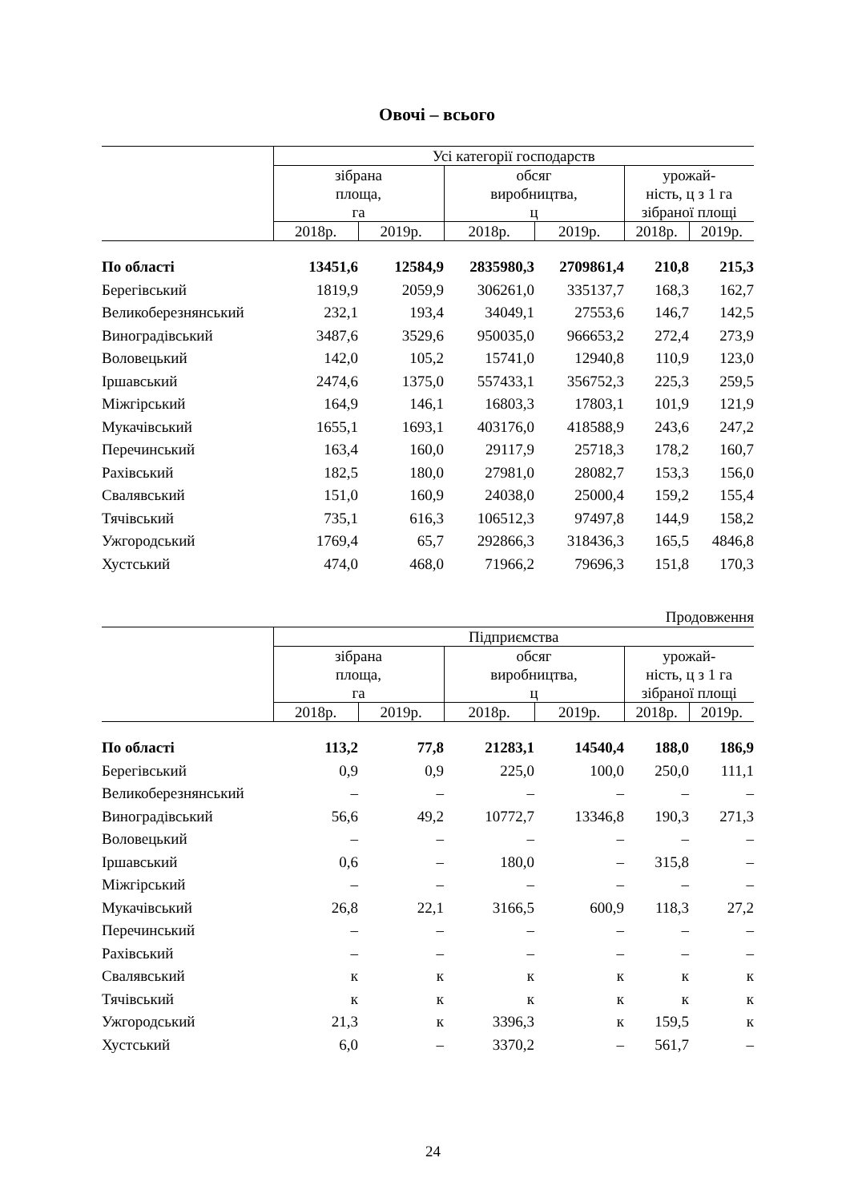Овочі – всього
| | Усі категорії господарств | | | | | |
| --- | --- | --- | --- | --- | --- | --- |
| | зібрана площа, га | | обсяг виробництва, ц | | урожай- ність, ц з 1 га зібраної площі | |
| | 2018р. | 2019р. | 2018р. | 2019р. | 2018р. | 2019р. |
| По області | 13451,6 | 12584,9 | 2835980,3 | 2709861,4 | 210,8 | 215,3 |
| Берегівський | 1819,9 | 2059,9 | 306261,0 | 335137,7 | 168,3 | 162,7 |
| Великоберезнянський | 232,1 | 193,4 | 34049,1 | 27553,6 | 146,7 | 142,5 |
| Виноградівський | 3487,6 | 3529,6 | 950035,0 | 966653,2 | 272,4 | 273,9 |
| Воловецький | 142,0 | 105,2 | 15741,0 | 12940,8 | 110,9 | 123,0 |
| Іршавський | 2474,6 | 1375,0 | 557433,1 | 356752,3 | 225,3 | 259,5 |
| Міжгірський | 164,9 | 146,1 | 16803,3 | 17803,1 | 101,9 | 121,9 |
| Мукачівський | 1655,1 | 1693,1 | 403176,0 | 418588,9 | 243,6 | 247,2 |
| Перечинський | 163,4 | 160,0 | 29117,9 | 25718,3 | 178,2 | 160,7 |
| Рахівський | 182,5 | 180,0 | 27981,0 | 28082,7 | 153,3 | 156,0 |
| Свалявський | 151,0 | 160,9 | 24038,0 | 25000,4 | 159,2 | 155,4 |
| Тячівський | 735,1 | 616,3 | 106512,3 | 97497,8 | 144,9 | 158,2 |
| Ужгородський | 1769,4 | 65,7 | 292866,3 | 318436,3 | 165,5 | 4846,8 |
| Хустський | 474,0 | 468,0 | 71966,2 | 79696,3 | 151,8 | 170,3 |
Продовження
| | Підприємства | | | | | |
| --- | --- | --- | --- | --- | --- | --- |
| | зібрана площа, га | | обсяг виробництва, ц | | урожай- ність, ц з 1 га зібраної площі | |
| | 2018р. | 2019р. | 2018р. | 2019р. | 2018р. | 2019р. |
| По області | 113,2 | 77,8 | 21283,1 | 14540,4 | 188,0 | 186,9 |
| Берегівський | 0,9 | 0,9 | 225,0 | 100,0 | 250,0 | 111,1 |
| Великоберезнянський | – | – | – | – | – | – |
| Виноградівський | 56,6 | 49,2 | 10772,7 | 13346,8 | 190,3 | 271,3 |
| Воловецький | – | – | – | – | – | – |
| Іршавський | 0,6 | – | 180,0 | – | 315,8 | – |
| Міжгірський | – | – | – | – | – | – |
| Мукачівський | 26,8 | 22,1 | 3166,5 | 600,9 | 118,3 | 27,2 |
| Перечинський | – | – | – | – | – | – |
| Рахівський | – | – | – | – | – | – |
| Свалявський | к | к | к | к | к | к |
| Тячівський | к | к | к | к | к | к |
| Ужгородський | 21,3 | к | 3396,3 | к | 159,5 | к |
| Хустський | 6,0 | – | 3370,2 | – | 561,7 | – |
24